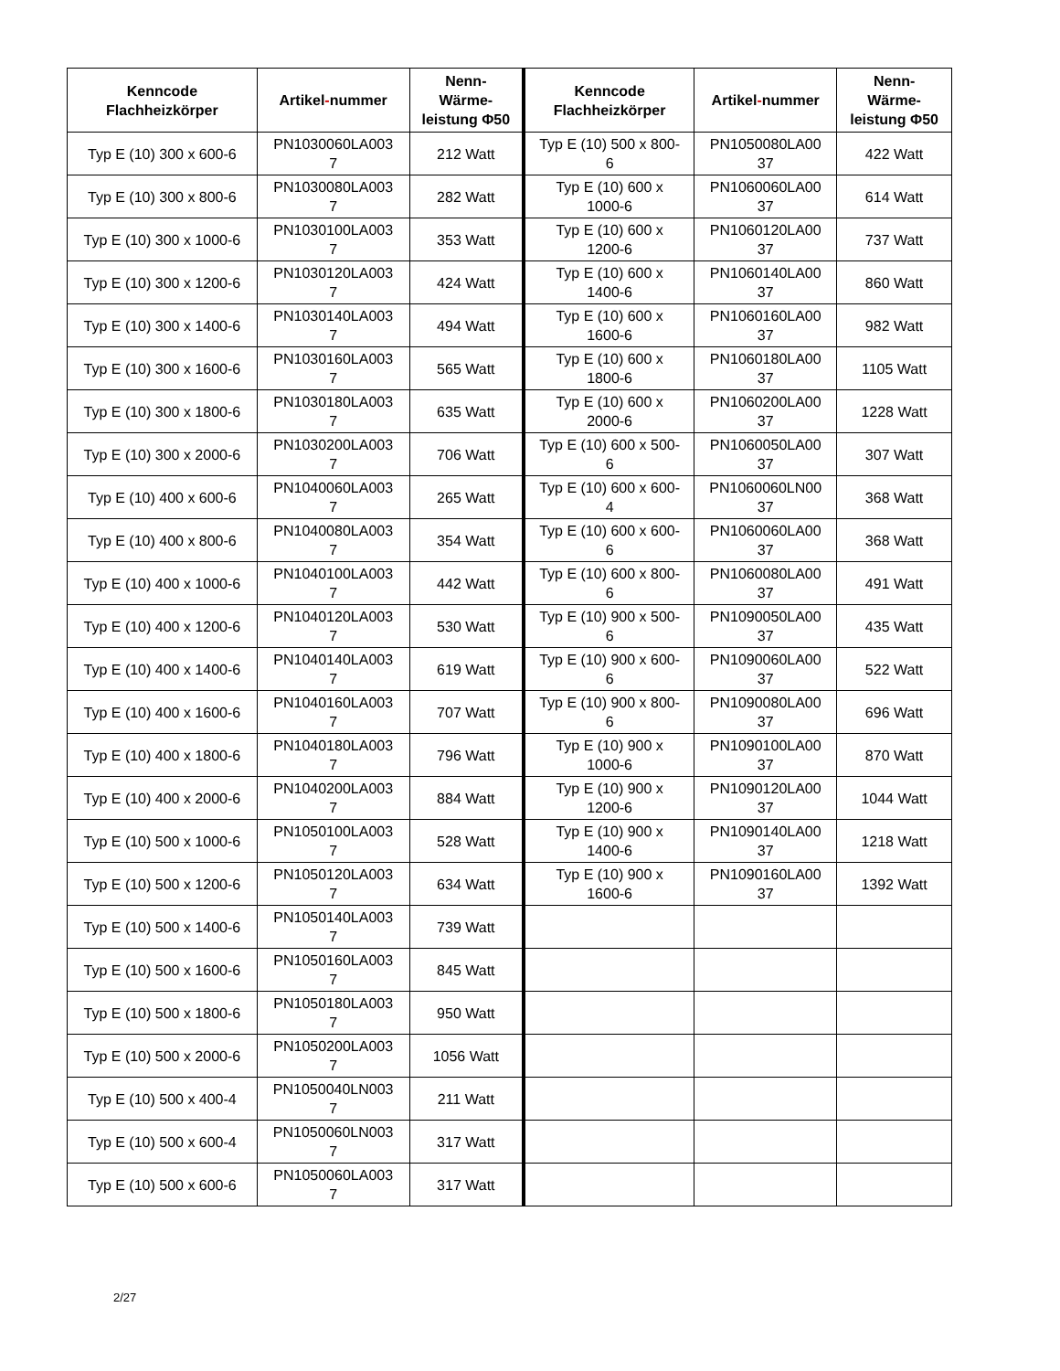| Kenncode Flachheizkörper | Artikel - nummer | Nenn- Wärme- leistung Φ50 | Kenncode Flachheizkörper | Artikel - nummer | Nenn- Wärme- leistung Φ50 |
| --- | --- | --- | --- | --- | --- |
| Typ E (10) 300 x 600-6 | PN1030060LA003 7 | 212 Watt | Typ E (10) 500 x 800- 6 | PN1050080LA00 37 | 422 Watt |
| Typ E (10) 300 x 800-6 | PN1030080LA003 7 | 282 Watt | Typ E (10) 600 x 1000-6 | PN1060060LA00 37 | 614 Watt |
| Typ E (10) 300 x 1000-6 | PN1030100LA003 7 | 353 Watt | Typ E (10) 600 x 1200-6 | PN1060120LA00 37 | 737 Watt |
| Typ E (10) 300 x 1200-6 | PN1030120LA003 7 | 424 Watt | Typ E (10) 600 x 1400-6 | PN1060140LA00 37 | 860 Watt |
| Typ E (10) 300 x 1400-6 | PN1030140LA003 7 | 494 Watt | Typ E (10) 600 x 1600-6 | PN1060160LA00 37 | 982 Watt |
| Typ E (10) 300 x 1600-6 | PN1030160LA003 7 | 565 Watt | Typ E (10) 600 x 1800-6 | PN1060180LA00 37 | 1105 Watt |
| Typ E (10) 300 x 1800-6 | PN1030180LA003 7 | 635 Watt | Typ E (10) 600 x 2000-6 | PN1060200LA00 37 | 1228 Watt |
| Typ E (10) 300 x 2000-6 | PN1030200LA003 7 | 706 Watt | Typ E (10) 600 x 500- 6 | PN1060050LA00 37 | 307 Watt |
| Typ E (10) 400 x 600-6 | PN1040060LA003 7 | 265 Watt | Typ E (10) 600 x 600- 4 | PN1060060LN00 37 | 368 Watt |
| Typ E (10) 400 x 800-6 | PN1040080LA003 7 | 354 Watt | Typ E (10) 600 x 600- 6 | PN1060060LA00 37 | 368 Watt |
| Typ E (10) 400 x 1000-6 | PN1040100LA003 7 | 442 Watt | Typ E (10) 600 x 800- 6 | PN1060080LA00 37 | 491 Watt |
| Typ E (10) 400 x 1200-6 | PN1040120LA003 7 | 530 Watt | Typ E (10) 900 x 500- 6 | PN1090050LA00 37 | 435 Watt |
| Typ E (10) 400 x 1400-6 | PN1040140LA003 7 | 619 Watt | Typ E (10) 900 x 600- 6 | PN1090060LA00 37 | 522 Watt |
| Typ E (10) 400 x 1600-6 | PN1040160LA003 7 | 707 Watt | Typ E (10) 900 x 800- 6 | PN1090080LA00 37 | 696 Watt |
| Typ E (10) 400 x 1800-6 | PN1040180LA003 7 | 796 Watt | Typ E (10) 900 x 1000-6 | PN1090100LA00 37 | 870 Watt |
| Typ E (10) 400 x 2000-6 | PN1040200LA003 7 | 884 Watt | Typ E (10) 900 x 1200-6 | PN1090120LA00 37 | 1044 Watt |
| Typ E (10) 500 x 1000-6 | PN1050100LA003 7 | 528 Watt | Typ E (10) 900 x 1400-6 | PN1090140LA00 37 | 1218 Watt |
| Typ E (10) 500 x 1200-6 | PN1050120LA003 7 | 634 Watt | Typ E (10) 900 x 1600-6 | PN1090160LA00 37 | 1392 Watt |
| Typ E (10) 500 x 1400-6 | PN1050140LA003 7 | 739 Watt | | | |
| Typ E (10) 500 x 1600-6 | PN1050160LA003 7 | 845 Watt | | | |
| Typ E (10) 500 x 1800-6 | PN1050180LA003 7 | 950 Watt | | | |
| Typ E (10) 500 x 2000-6 | PN1050200LA003 7 | 1056 Watt | | | |
| Typ E (10) 500 x 400-4 | PN1050040LN003 7 | 211 Watt | | | |
| Typ E (10) 500 x 600-4 | PN1050060LN003 7 | 317 Watt | | | |
| Typ E (10) 500 x 600-6 | PN1050060LA003 7 | 317 Watt | | | |
2/27